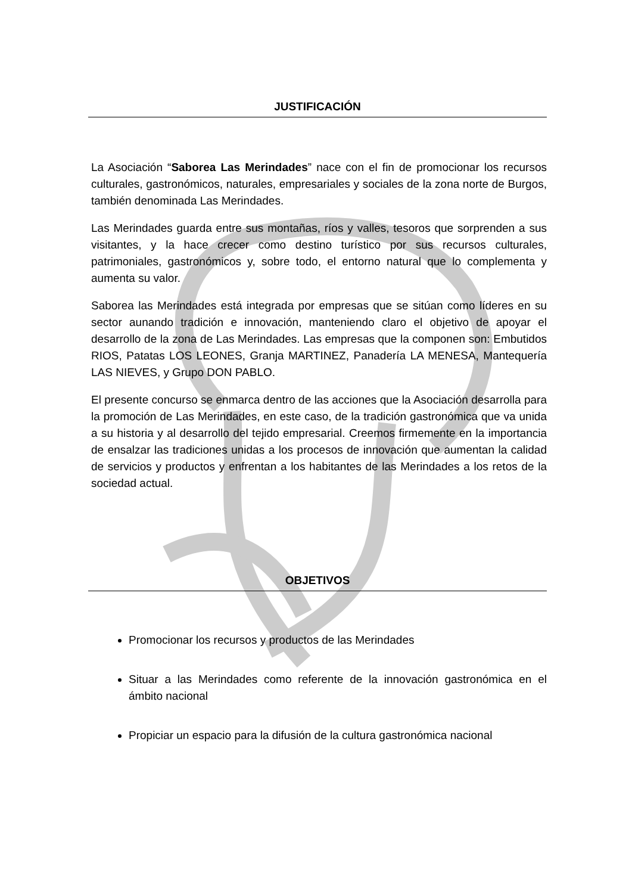JUSTIFICACIÓN
La Asociación “Saborea Las Merindades” nace con el fin de promocionar los recursos culturales, gastronómicos, naturales, empresariales y sociales de la zona norte de Burgos, también denominada Las Merindades.
Las Merindades guarda entre sus montañas, ríos y valles, tesoros que sorprenden a sus visitantes, y la hace crecer como destino turístico por sus recursos culturales, patrimoniales, gastronómicos y, sobre todo, el entorno natural que lo complementa y aumenta su valor.
Saborea las Merindades está integrada por empresas que se sitúan como líderes en su sector aunando tradición e innovación, manteniendo claro el objetivo de apoyar el desarrollo de la zona de Las Merindades. Las empresas que la componen son: Embutidos RIOS, Patatas LOS LEONES, Granja MARTINEZ, Panadería LA MENESA, Mantequería LAS NIEVES, y Grupo DON PABLO.
El presente concurso se enmarca dentro de las acciones que la Asociación desarrolla para la promoción de Las Merindades, en este caso, de la tradición gastronómica que va unida a su historia y al desarrollo del tejido empresarial. Creemos firmemente en la importancia de ensalzar las tradiciones unidas a los procesos de innovación que aumentan la calidad de servicios y productos y enfrentan a los habitantes de las Merindades a los retos de la sociedad actual.
OBJETIVOS
Promocionar los recursos y productos de las Merindades
Situar a las Merindades como referente de la innovación gastronómica en el ámbito nacional
Propiciar un espacio para la difusión de la cultura gastronómica nacional